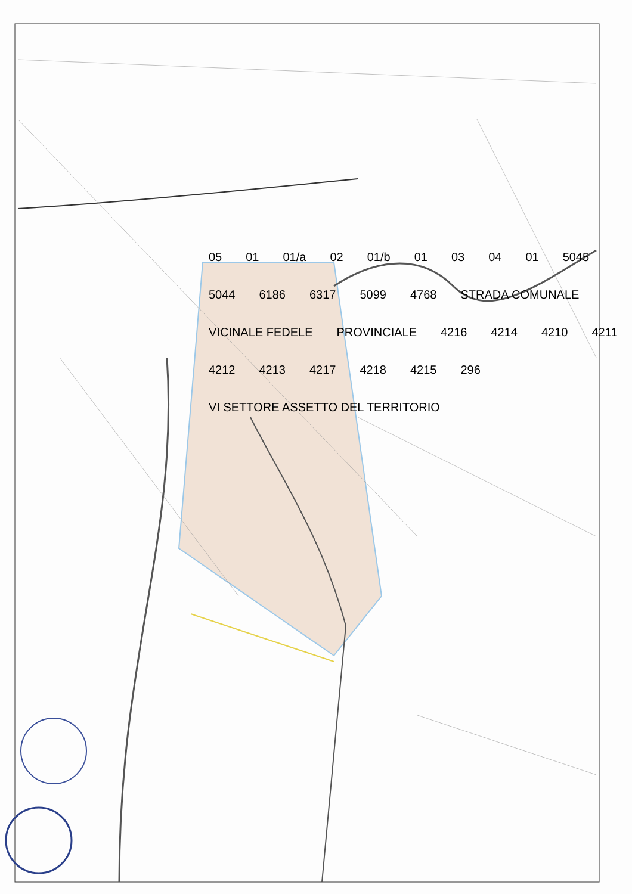05 01 01/a 02 01/b 01 03 04 01 5045 5044 6186 6317 5099 4768 STRADA COMUNALE VICINALE FEDELE PROVINCIALE 4216 4214 4210 4211 4212 4213 4217 4218 4215 296 VI SETTORE ASSETTO DEL TERRITORIO